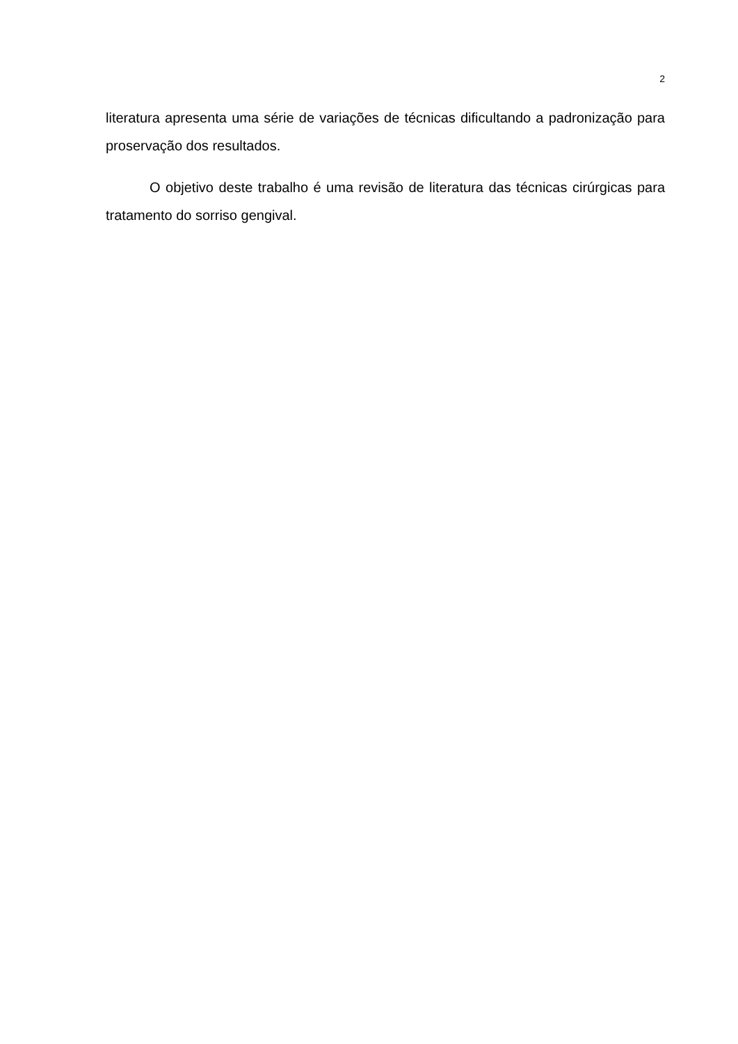2
literatura apresenta uma série de variações de técnicas dificultando a padronização para proservação dos resultados.
O objetivo deste trabalho é uma revisão de literatura das técnicas cirúrgicas para tratamento do sorriso gengival.